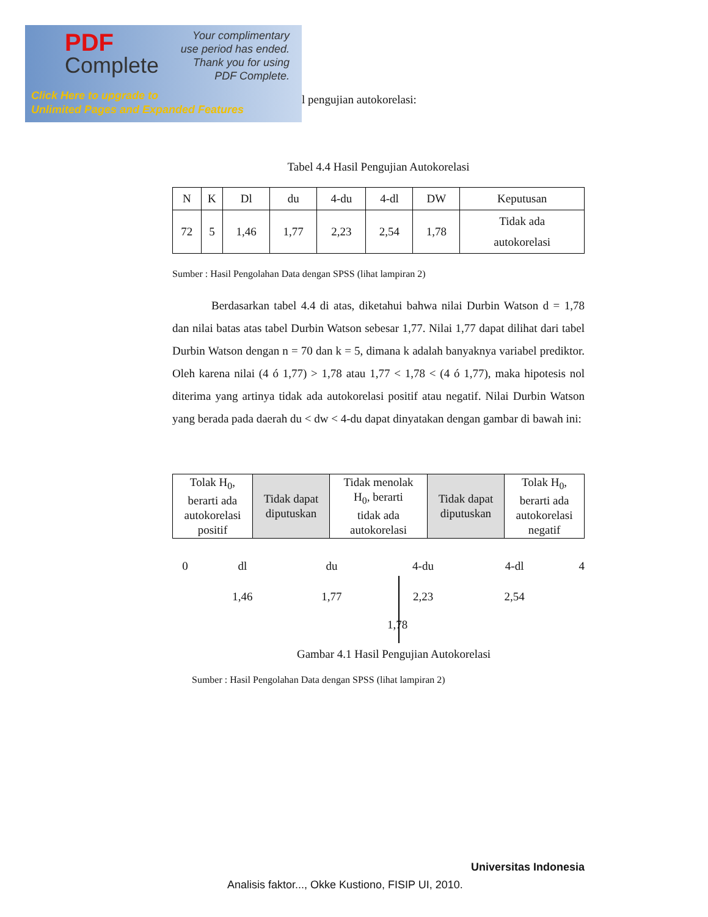PDF
Complete
Your complimentary
use period has ended.
Thank you for using
PDF Complete.
Click Here to upgrade to
Unlimited Pages and Expanded Features
l pengujian autokorelasi:
Tabel 4.4 Hasil Pengujian Autokorelasi
| N | K | Dl | du | 4-du | 4-dl | DW | Keputusan |
| --- | --- | --- | --- | --- | --- | --- | --- |
| 72 | 5 | 1,46 | 1,77 | 2,23 | 2,54 | 1,78 | Tidak ada autokorelasi |
Sumber : Hasil Pengolahan Data dengan SPSS (lihat lampiran 2)
Berdasarkan tabel 4.4 di atas, diketahui bahwa nilai Durbin Watson d = 1,78 dan nilai batas atas tabel Durbin Watson sebesar 1,77. Nilai 1,77 dapat dilihat dari tabel Durbin Watson dengan n = 70 dan k = 5, dimana k adalah banyaknya variabel prediktor. Oleh karena nilai (4 ó 1,77) > 1,78 atau 1,77 < 1,78 < (4 ó 1,77), maka hipotesis nol diterima yang artinya tidak ada autokorelasi positif atau negatif. Nilai Durbin Watson yang berada pada daerah du < dw < 4-du dapat dinyatakan dengan gambar di bawah ini:
| Tolak H<sub>0</sub>, berarti ada autokorelasi positif | Tidak dapat diputuskan | Tidak menolak H<sub>0</sub>, berarti tidak ada autokorelasi | Tidak dapat diputuskan | Tolak H<sub>0</sub>, berarti ada autokorelasi negatif |
| 0 | dl | du | 4-du | 4-dl | 4 |
| | 1,46 | 1,77 | 2,23 | 2,54 | |
1,78
Gambar 4.1 Hasil Pengujian Autokorelasi
Sumber : Hasil Pengolahan Data dengan SPSS (lihat lampiran 2)
Universitas Indonesia
Analisis faktor..., Okke Kustiono, FISIP UI, 2010.